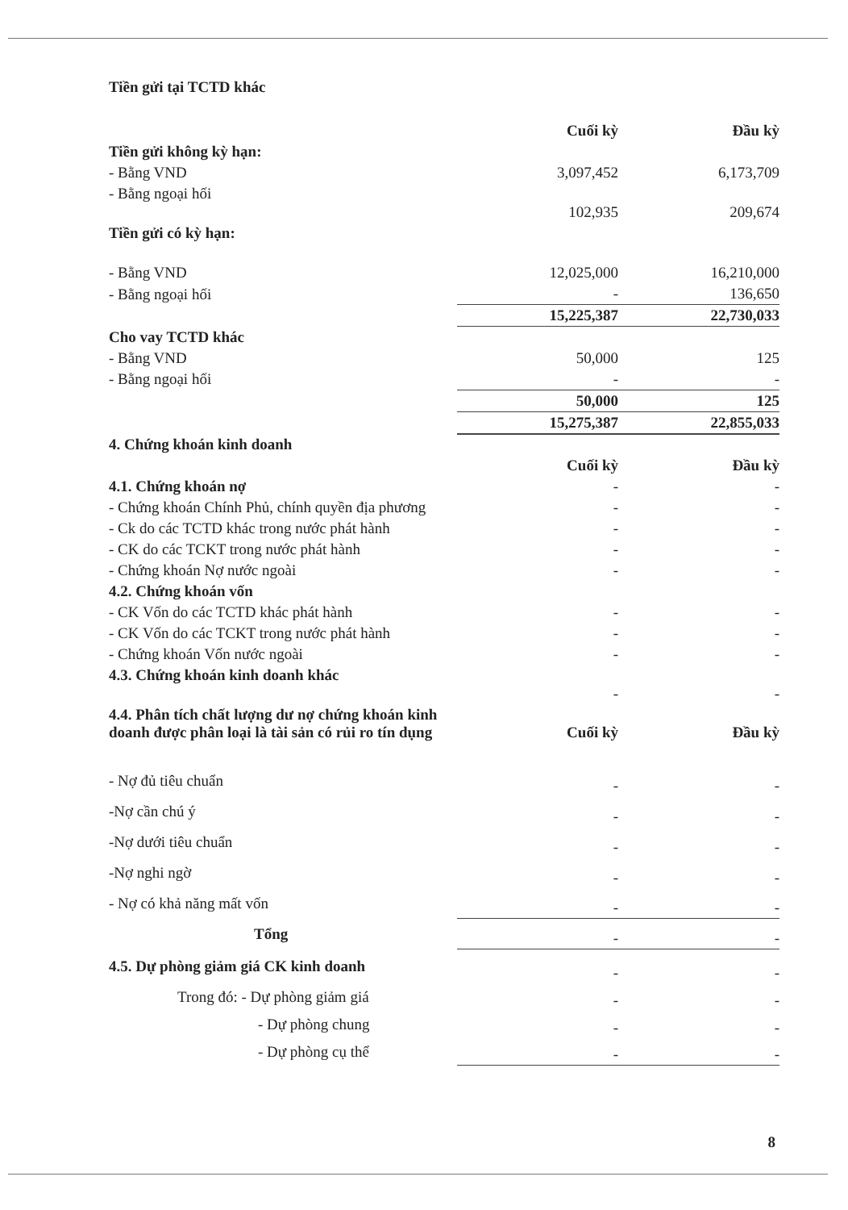| Tiền gửi tại TCTD khác | | |
| | Cuối kỳ | Đầu kỳ |
| Tiền gửi không kỳ hạn: | | |
| - Bằng VND | 3,097,452 | 6,173,709 |
| - Bằng ngoại hối | 102,935 | 209,674 |
| Tiền gửi có kỳ hạn: | | |
| - Bằng VND | 12,025,000 | 16,210,000 |
| - Bằng ngoại hối | - | 136,650 |
| | 15,225,387 | 22,730,033 |
| Cho vay TCTD khác | | |
| - Bằng VND | 50,000 | 125 |
| - Bằng ngoại hối | - | - |
| | 50,000 | 125 |
| | 15,275,387 | 22,855,033 |
| 4. Chứng khoán kinh doanh | | |
| | Cuối kỳ | Đầu kỳ |
| 4.1. Chứng khoán nợ | - | - |
| - Chứng khoán Chính Phủ, chính quyền địa phương | - | - |
| - Ck do các TCTD khác trong nước phát hành | - | - |
| - CK do các TCKT trong nước phát hành | - | - |
| - Chứng khoán Nợ nước ngoài | - | - |
| 4.2. Chứng khoán vốn | | |
| - CK Vốn do các TCTD khác phát hành | - | - |
| - CK Vốn do các TCKT trong nước phát hành | - | - |
| - Chứng khoán Vốn nước ngoài | - | - |
| 4.3. Chứng khoán kinh doanh khác | - | - |
| 4.4. Phân tích chất lượng dư nợ chứng khoán kinh doanh được phân loại là tài sản có rủi ro tín dụng | Cuối kỳ | Đầu kỳ |
| - Nợ đủ tiêu chuẩn | - | - |
| -Nợ cần chú ý | - | - |
| -Nợ dưới tiêu chuẩn | - | - |
| -Nợ nghi ngờ | - | - |
| - Nợ có khả năng mất vốn | - | - |
| Tổng | - | - |
| 4.5. Dự phòng giảm giá CK kinh doanh | - | - |
| Trong đó: - Dự phòng giảm giá | - | - |
| - Dự phòng chung | - | - |
| - Dự phòng cụ thể | - | - |
8